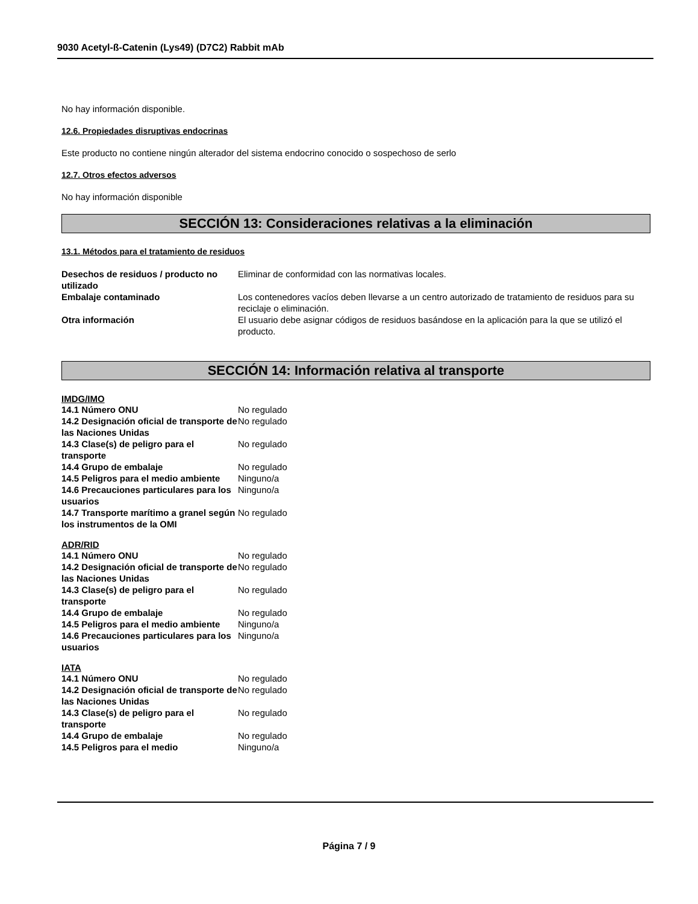9030 Acetyl-ß-Catenin (Lys49) (D7C2) Rabbit mAb
No hay información disponible.
12.6. Propiedades disruptivas endocrinas
Este producto no contiene ningún alterador del sistema endocrino conocido o sospechoso de serlo
12.7. Otros efectos adversos
No hay información disponible
SECCIÓN 13: Consideraciones relativas a la eliminación
13.1. Métodos para el tratamiento de residuos
| Desechos de residuos / producto no utilizado | Eliminar de conformidad con las normativas locales. |
| Embalaje contaminado | Los contenedores vacíos deben llevarse a un centro autorizado de tratamiento de residuos para su reciclaje o eliminación. |
| Otra información | El usuario debe asignar códigos de residuos basándose en la aplicación para la que se utilizó el producto. |
SECCIÓN 14: Información relativa al transporte
IMDG/IMO
| 14.1 Número ONU | No regulado |
| 14.2 Designación oficial de transporte de las Naciones Unidas | No regulado |
| 14.3 Clase(s) de peligro para el transporte | No regulado |
| 14.4 Grupo de embalaje | No regulado |
| 14.5 Peligros para el medio ambiente | Ninguno/a |
| 14.6 Precauciones particulares para los usuarios | Ninguno/a |
| 14.7 Transporte marítimo a granel según los instrumentos de la OMI | No regulado |
ADR/RID
| 14.1 Número ONU | No regulado |
| 14.2 Designación oficial de transporte de las Naciones Unidas | No regulado |
| 14.3 Clase(s) de peligro para el transporte | No regulado |
| 14.4 Grupo de embalaje | No regulado |
| 14.5 Peligros para el medio ambiente | Ninguno/a |
| 14.6 Precauciones particulares para los usuarios | Ninguno/a |
IATA
| 14.1 Número ONU | No regulado |
| 14.2 Designación oficial de transporte de las Naciones Unidas | No regulado |
| 14.3 Clase(s) de peligro para el transporte | No regulado |
| 14.4 Grupo de embalaje | No regulado |
| 14.5 Peligros para el medio | Ninguno/a |
Página 7 / 9